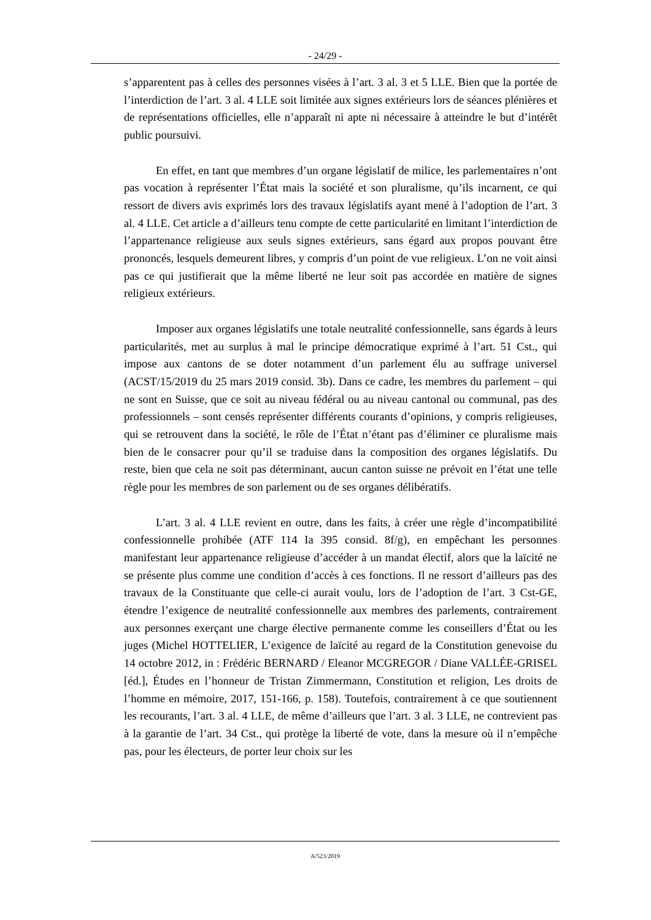- 24/29 -
s’apparentent pas à celles des personnes visées à l’art. 3 al. 3 et 5 LLE. Bien que la portée de l’interdiction de l’art. 3 al. 4 LLE soit limitée aux signes extérieurs lors de séances plénières et de représentations officielles, elle n’apparaît ni apte ni nécessaire à atteindre le but d’intérêt public poursuivi.
En effet, en tant que membres d’un organe législatif de milice, les parlementaires n’ont pas vocation à représenter l’État mais la société et son pluralisme, qu’ils incarnent, ce qui ressort de divers avis exprimés lors des travaux législatifs ayant mené à l’adoption de l’art. 3 al. 4 LLE. Cet article a d’ailleurs tenu compte de cette particularité en limitant l’interdiction de l’appartenance religieuse aux seuls signes extérieurs, sans égard aux propos pouvant être prononcés, lesquels demeurent libres, y compris d’un point de vue religieux. L’on ne voit ainsi pas ce qui justifierait que la même liberté ne leur soit pas accordée en matière de signes religieux extérieurs.
Imposer aux organes législatifs une totale neutralité confessionnelle, sans égards à leurs particularités, met au surplus à mal le principe démocratique exprimé à l’art. 51 Cst., qui impose aux cantons de se doter notamment d’un parlement élu au suffrage universel (ACST/15/2019 du 25 mars 2019 consid. 3b). Dans ce cadre, les membres du parlement – qui ne sont en Suisse, que ce soit au niveau fédéral ou au niveau cantonal ou communal, pas des professionnels – sont censés représenter différents courants d’opinions, y compris religieuses, qui se retrouvent dans la société, le rôle de l’État n’étant pas d’éliminer ce pluralisme mais bien de le consacrer pour qu’il se traduise dans la composition des organes législatifs. Du reste, bien que cela ne soit pas déterminant, aucun canton suisse ne prévoit en l’état une telle règle pour les membres de son parlement ou de ses organes délibératifs.
L’art. 3 al. 4 LLE revient en outre, dans les faits, à créer une règle d’incompatibilité confessionnelle prohibée (ATF 114 Ia 395 consid. 8f/g), en empêchant les personnes manifestant leur appartenance religieuse d’accéder à un mandat électif, alors que la laïcité ne se présente plus comme une condition d’accès à ces fonctions. Il ne ressort d’ailleurs pas des travaux de la Constituante que celle-ci aurait voulu, lors de l’adoption de l’art. 3 Cst-GE, étendre l’exigence de neutralité confessionnelle aux membres des parlements, contrairement aux personnes exerçant une charge élective permanente comme les conseillers d’État ou les juges (Michel HOTTELIER, L’exigence de laïcité au regard de la Constitution genevoise du 14 octobre 2012, in : Frédéric BERNARD / Eleanor MCGREGOR / Diane VALLÉE-GRISEL [éd.], Études en l’honneur de Tristan Zimmermann, Constitution et religion, Les droits de l’homme en mémoire, 2017, 151-166, p. 158). Toutefois, contrairement à ce que soutiennent les recourants, l’art. 3 al. 4 LLE, de même d’ailleurs que l’art. 3 al. 3 LLE, ne contrevient pas à la garantie de l’art. 34 Cst., qui protège la liberté de vote, dans la mesure où il n’empêche pas, pour les électeurs, de porter leur choix sur les
A/523/2019